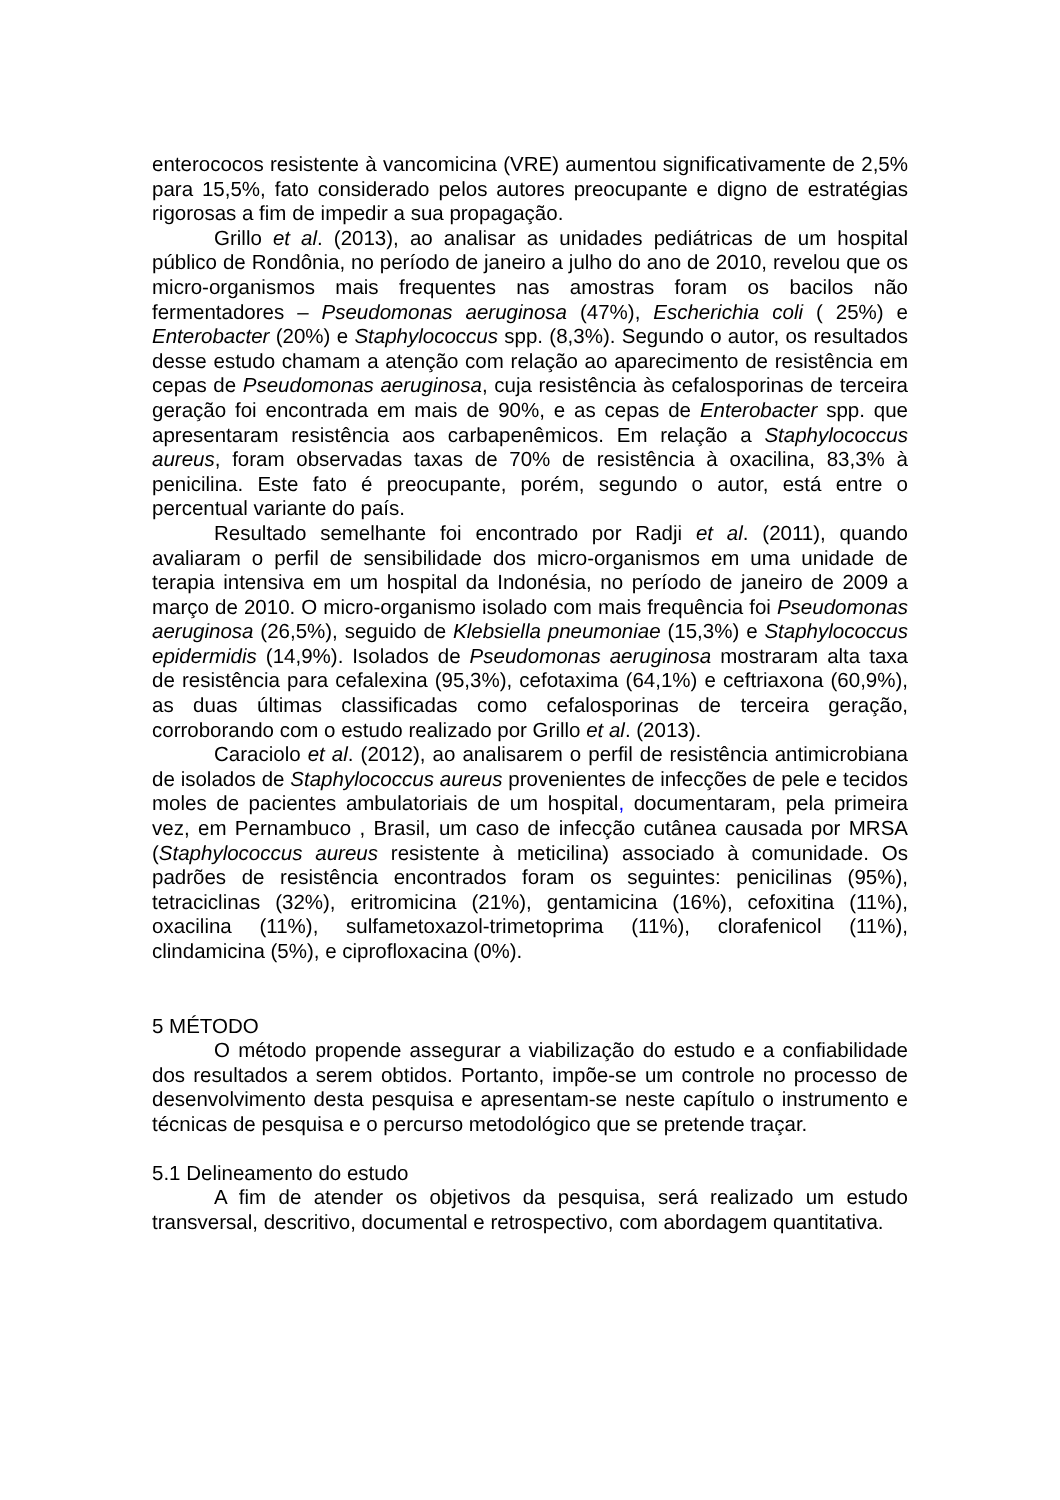enterococos resistente à vancomicina (VRE) aumentou significativamente de 2,5% para 15,5%, fato considerado pelos autores preocupante e digno de estratégias rigorosas a fim de impedir a sua propagação.
Grillo et al. (2013), ao analisar as unidades pediátricas de um hospital público de Rondônia, no período de janeiro a julho do ano de 2010, revelou que os micro-organismos mais frequentes nas amostras foram os bacilos não fermentadores – Pseudomonas aeruginosa (47%), Escherichia coli ( 25%) e Enterobacter (20%) e Staphylococcus spp. (8,3%). Segundo o autor, os resultados desse estudo chamam a atenção com relação ao aparecimento de resistência em cepas de Pseudomonas aeruginosa, cuja resistência às cefalosporinas de terceira geração foi encontrada em mais de 90%, e as cepas de Enterobacter spp. que apresentaram resistência aos carbapenêmicos. Em relação a Staphylococcus aureus, foram observadas taxas de 70% de resistência à oxacilina, 83,3% à penicilina. Este fato é preocupante, porém, segundo o autor, está entre o percentual variante do país.
Resultado semelhante foi encontrado por Radji et al. (2011), quando avaliaram o perfil de sensibilidade dos micro-organismos em uma unidade de terapia intensiva em um hospital da Indonésia, no período de janeiro de 2009 a março de 2010. O micro-organismo isolado com mais frequência foi Pseudomonas aeruginosa (26,5%), seguido de Klebsiella pneumoniae (15,3%) e Staphylococcus epidermidis (14,9%). Isolados de Pseudomonas aeruginosa mostraram alta taxa de resistência para cefalexina (95,3%), cefotaxima (64,1%) e ceftriaxona (60,9%), as duas últimas classificadas como cefalosporinas de terceira geração, corroborando com o estudo realizado por Grillo et al. (2013).
Caraciolo et al. (2012), ao analisarem o perfil de resistência antimicrobiana de isolados de Staphylococcus aureus provenientes de infecções de pele e tecidos moles de pacientes ambulatoriais de um hospital, documentaram, pela primeira vez, em Pernambuco , Brasil, um caso de infecção cutânea causada por MRSA (Staphylococcus aureus resistente à meticilina) associado à comunidade. Os padrões de resistência encontrados foram os seguintes: penicilinas (95%), tetraciclinas (32%), eritromicina (21%), gentamicina (16%), cefoxitina (11%), oxacilina (11%), sulfametoxazol-trimetoprima (11%), clorafenicol (11%), clindamicina (5%), e ciprofloxacina (0%).
5 MÉTODO
O método propende assegurar a viabilização do estudo e a confiabilidade dos resultados a serem obtidos. Portanto, impõe-se um controle no processo de desenvolvimento desta pesquisa e apresentam-se neste capítulo o instrumento e técnicas de pesquisa e o percurso metodológico que se pretende traçar.
5.1 Delineamento do estudo
A fim de atender os objetivos da pesquisa, será realizado um estudo transversal, descritivo, documental e retrospectivo, com abordagem quantitativa.